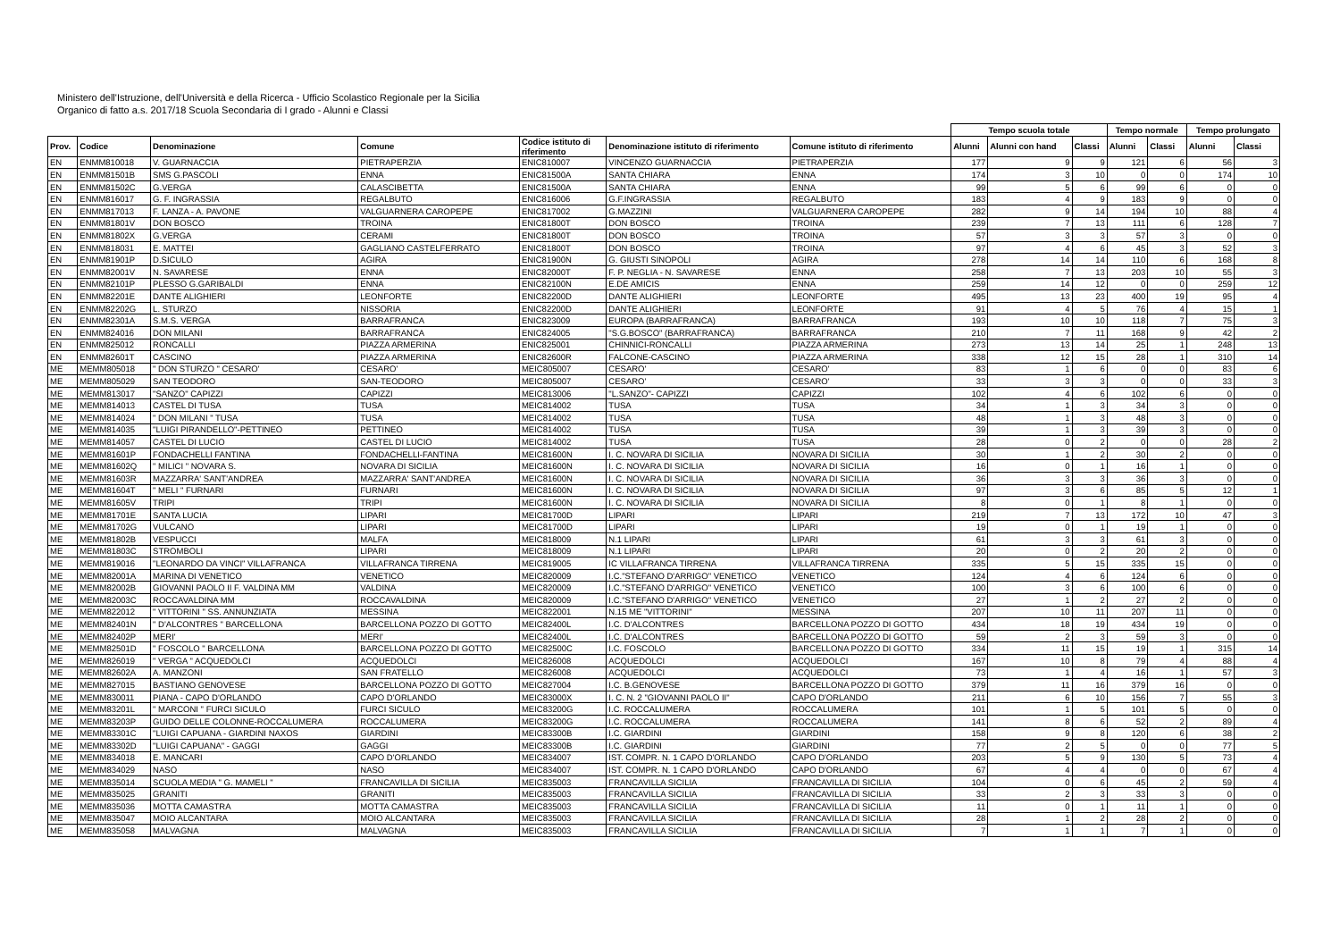Ministero dell'Istruzione, dell'Università e della Ricerca - Ufficio Scolastico Regionale per la Sicilia
Organico di fatto a.s. 2017/18 Scuola Secondaria di I grado - Alunni e Classi
| | | | | | | | Tempo scuola totale | | | Tempo normale | | Tempo prolungato | |
| --- | --- | --- | --- | --- | --- | --- | --- | --- | --- | --- | --- | --- | --- |
| Prov. | Codice | Denominazione | Comune | Codice istituto di riferimento | Denominazione istituto di riferimento | Comune istituto di riferimento | Alunni | Alunni con hand | Classi | Alunni | Classi | Alunni | Classi |
| EN | ENMM810018 | V. GUARNACCIA | PIETRAPERZIA | ENIC810007 | VINCENZO GUARNACCIA | PIETRAPERZIA | 177 | 9 | 9 | 121 | 6 | 56 | 3 |
| EN | ENMM81501B | SMS G.PASCOLI | ENNA | ENIC81500A | SANTA CHIARA | ENNA | 174 | 3 | 10 | 0 | 0 | 174 | 10 |
| EN | ENMM81502C | G.VERGA | CALASCIBETTA | ENIC81500A | SANTA CHIARA | ENNA | 99 | 5 | 6 | 99 | 6 | 0 | 0 |
| EN | ENMM816017 | G. F. INGRASSIA | REGALBUTO | ENIC816006 | G.F.INGRASSIA | REGALBUTO | 183 | 4 | 9 | 183 | 9 | 0 | 0 |
| EN | ENMM817013 | F. LANZA - A. PAVONE | VALGUARNERA CAROPEPE | ENIC817002 | G.MAZZINI | VALGUARNERA CAROPEPE | 282 | 9 | 14 | 194 | 10 | 88 | 4 |
| EN | ENMM81801V | DON BOSCO | TROINA | ENIC81800T | DON BOSCO | TROINA | 239 | 7 | 13 | 111 | 6 | 128 | 7 |
| EN | ENMM81802X | G.VERGA | CERAMI | ENIC81800T | DON BOSCO | TROINA | 57 | 3 | 3 | 57 | 3 | 0 | 0 |
| EN | ENMM818031 | E. MATTEI | GAGLIANO CASTELFERRATO | ENIC81800T | DON BOSCO | TROINA | 97 | 4 | 6 | 45 | 3 | 52 | 3 |
| EN | ENMM81901P | D.SICULO | AGIRA | ENIC81900N | G. GIUSTI SINOPOLI | AGIRA | 278 | 14 | 14 | 110 | 6 | 168 | 8 |
| EN | ENMM82001V | N. SAVARESE | ENNA | ENIC82000T | F. P. NEGLIA - N. SAVARESE | ENNA | 258 | 7 | 13 | 203 | 10 | 55 | 3 |
| EN | ENMM82101P | PLESSO G.GARIBALDI | ENNA | ENIC82100N | E.DE AMICIS | ENNA | 259 | 14 | 12 | 0 | 0 | 259 | 12 |
| EN | ENMM82201E | DANTE ALIGHIERI | LEONFORTE | ENIC82200D | DANTE ALIGHIERI | LEONFORTE | 495 | 13 | 23 | 400 | 19 | 95 | 4 |
| EN | ENMM82202G | L. STURZO | NISSORIA | ENIC82200D | DANTE ALIGHIERI | LEONFORTE | 91 | 4 | 5 | 76 | 4 | 15 | 1 |
| EN | ENMM82301A | S.M.S. VERGA | BARRAFRANCA | ENIC823009 | EUROPA (BARRAFRANCA) | BARRAFRANCA | 193 | 10 | 10 | 118 | 7 | 75 | 3 |
| EN | ENMM824016 | DON MILANI | BARRAFRANCA | ENIC824005 | "S.G.BOSCO" (BARRAFRANCA) | BARRAFRANCA | 210 | 7 | 11 | 168 | 9 | 42 | 2 |
| EN | ENMM825012 | RONCALLI | PIAZZA ARMERINA | ENIC825001 | CHINNICI-RONCALLI | PIAZZA ARMERINA | 273 | 13 | 14 | 25 | 1 | 248 | 13 |
| EN | ENMM82601T | CASCINO | PIAZZA ARMERINA | ENIC82600R | FALCONE-CASCINO | PIAZZA ARMERINA | 338 | 12 | 15 | 28 | 1 | 310 | 14 |
| ME | MEMM805018 | " DON STURZO " CESARO' | CESARO' | MEIC805007 | CESARO' | CESARO' | 83 | 1 | 6 | 0 | 0 | 83 | 6 |
| ME | MEMM805029 | SAN TEODORO | SAN-TEODORO | MEIC805007 | CESARO' | CESARO' | 33 | 3 | 3 | 0 | 0 | 33 | 3 |
| ME | MEMM813017 | "SANZO" CAPIZZI | CAPIZZI | MEIC813006 | "L.SANZO"- CAPIZZI | CAPIZZI | 102 | 4 | 6 | 102 | 6 | 0 | 0 |
| ME | MEMM814013 | CASTEL DI TUSA | TUSA | MEIC814002 | TUSA | TUSA | 34 | 1 | 3 | 34 | 3 | 0 | 0 |
| ME | MEMM814024 | " DON MILANI " TUSA | TUSA | MEIC814002 | TUSA | TUSA | 48 | 1 | 3 | 48 | 3 | 0 | 0 |
| ME | MEMM814035 | "LUIGI PIRANDELLO"-PETTINEO | PETTINEO | MEIC814002 | TUSA | TUSA | 39 | 1 | 3 | 39 | 3 | 0 | 0 |
| ME | MEMM814057 | CASTEL DI LUCIO | CASTEL DI LUCIO | MEIC814002 | TUSA | TUSA | 28 | 0 | 2 | 0 | 0 | 28 | 2 |
| ME | MEMM81601P | FONDACHELLI FANTINA | FONDACHELLI-FANTINA | MEIC81600N | I. C. NOVARA DI SICILIA | NOVARA DI SICILIA | 30 | 1 | 2 | 30 | 2 | 0 | 0 |
| ME | MEMM81602Q | " MILICI " NOVARA S. | NOVARA DI SICILIA | MEIC81600N | I. C. NOVARA DI SICILIA | NOVARA DI SICILIA | 16 | 0 | 1 | 16 | 1 | 0 | 0 |
| ME | MEMM81603R | MAZZARRA' SANT'ANDREA | MAZZARRA' SANT'ANDREA | MEIC81600N | I. C. NOVARA DI SICILIA | NOVARA DI SICILIA | 36 | 3 | 3 | 36 | 3 | 0 | 0 |
| ME | MEMM81604T | " MELI " FURNARI | FURNARI | MEIC81600N | I. C. NOVARA DI SICILIA | NOVARA DI SICILIA | 97 | 3 | 6 | 85 | 5 | 12 | 1 |
| ME | MEMM81605V | TRIPI | TRIPI | MEIC81600N | I. C. NOVARA DI SICILIA | NOVARA DI SICILIA | 8 | 0 | 1 | 8 | 1 | 0 | 0 |
| ME | MEMM81701E | SANTA LUCIA | LIPARI | MEIC81700D | LIPARI | LIPARI | 219 | 7 | 13 | 172 | 10 | 47 | 3 |
| ME | MEMM81702G | VULCANO | LIPARI | MEIC81700D | LIPARI | LIPARI | 19 | 0 | 1 | 19 | 1 | 0 | 0 |
| ME | MEMM81802B | VESPUCCI | MALFA | MEIC818009 | N.1 LIPARI | LIPARI | 61 | 3 | 3 | 61 | 3 | 0 | 0 |
| ME | MEMM81803C | STROMBOLI | LIPARI | MEIC818009 | N.1 LIPARI | LIPARI | 20 | 0 | 2 | 20 | 2 | 0 | 0 |
| ME | MEMM819016 | "LEONARDO DA VINCI" VILLAFRANCA | VILLAFRANCA TIRRENA | MEIC819005 | IC VILLAFRANCA TIRRENA | VILLAFRANCA TIRRENA | 335 | 5 | 15 | 335 | 15 | 0 | 0 |
| ME | MEMM82001A | MARINA DI VENETICO | VENETICO | MEIC820009 | I.C."STEFANO D'ARRIGO" VENETICO | VENETICO | 124 | 4 | 6 | 124 | 6 | 0 | 0 |
| ME | MEMM82002B | GIOVANNI PAOLO II F. VALDINA MM | VALDINA | MEIC820009 | I.C."STEFANO D'ARRIGO" VENETICO | VENETICO | 100 | 3 | 6 | 100 | 6 | 0 | 0 |
| ME | MEMM82003C | ROCCAVALDINA MM | ROCCAVALDINA | MEIC820009 | I.C."STEFANO D'ARRIGO" VENETICO | VENETICO | 27 | 1 | 2 | 27 | 2 | 0 | 0 |
| ME | MEMM822012 | " VITTORINI " SS. ANNUNZIATA | MESSINA | MEIC822001 | N.15 ME "VITTORINI" | MESSINA | 207 | 10 | 11 | 207 | 11 | 0 | 0 |
| ME | MEMM82401N | " D'ALCONTRES " BARCELLONA | BARCELLONA POZZO DI GOTTO | MEIC82400L | I.C. D'ALCONTRES | BARCELLONA POZZO DI GOTTO | 434 | 18 | 19 | 434 | 19 | 0 | 0 |
| ME | MEMM82402P | MERI' | MERI' | MEIC82400L | I.C. D'ALCONTRES | BARCELLONA POZZO DI GOTTO | 59 | 2 | 3 | 59 | 3 | 0 | 0 |
| ME | MEMM82501D | " FOSCOLO " BARCELLONA | BARCELLONA POZZO DI GOTTO | MEIC82500C | I.C. FOSCOLO | BARCELLONA POZZO DI GOTTO | 334 | 11 | 15 | 19 | 1 | 315 | 14 |
| ME | MEMM826019 | " VERGA " ACQUEDOLCI | ACQUEDOLCI | MEIC826008 | ACQUEDOLCI | ACQUEDOLCI | 167 | 10 | 8 | 79 | 4 | 88 | 4 |
| ME | MEMM82602A | A. MANZONI | SAN FRATELLO | MEIC826008 | ACQUEDOLCI | ACQUEDOLCI | 73 | 1 | 4 | 16 | 1 | 57 | 3 |
| ME | MEMM827015 | BASTIANO GENOVESE | BARCELLONA POZZO DI GOTTO | MEIC827004 | I.C. B.GENOVESE | BARCELLONA POZZO DI GOTTO | 379 | 11 | 16 | 379 | 16 | 0 | 0 |
| ME | MEMM830011 | PIANA - CAPO D'ORLANDO | CAPO D'ORLANDO | MEIC83000X | I. C. N. 2 "GIOVANNI PAOLO II" | CAPO D'ORLANDO | 211 | 6 | 10 | 156 | 7 | 55 | 3 |
| ME | MEMM83201L | " MARCONI " FURCI SICULO | FURCI SICULO | MEIC83200G | I.C. ROCCALUMERA | ROCCALUMERA | 101 | 1 | 5 | 101 | 5 | 0 | 0 |
| ME | MEMM83203P | GUIDO DELLE COLONNE-ROCCALUMERA | ROCCALUMERA | MEIC83200G | I.C. ROCCALUMERA | ROCCALUMERA | 141 | 8 | 6 | 52 | 2 | 89 | 4 |
| ME | MEMM83301C | "LUIGI CAPUANA - GIARDINI NAXOS | GIARDINI | MEIC83300B | I.C. GIARDINI | GIARDINI | 158 | 9 | 8 | 120 | 6 | 38 | 2 |
| ME | MEMM83302D | "LUIGI CAPUANA" - GAGGI | GAGGI | MEIC83300B | I.C. GIARDINI | GIARDINI | 77 | 2 | 5 | 0 | 0 | 77 | 5 |
| ME | MEMM834018 | E. MANCARI | CAPO D'ORLANDO | MEIC834007 | IST. COMPR. N. 1 CAPO D'ORLANDO | CAPO D'ORLANDO | 203 | 5 | 9 | 130 | 5 | 73 | 4 |
| ME | MEMM834029 | NASO | NASO | MEIC834007 | IST. COMPR. N. 1 CAPO D'ORLANDO | CAPO D'ORLANDO | 67 | 4 | 4 | 0 | 0 | 67 | 4 |
| ME | MEMM835014 | SCUOLA MEDIA " G. MAMELI " | FRANCAVILLA DI SICILIA | MEIC835003 | FRANCAVILLA SICILIA | FRANCAVILLA DI SICILIA | 104 | 0 | 6 | 45 | 2 | 59 | 4 |
| ME | MEMM835025 | GRANITI | GRANITI | MEIC835003 | FRANCAVILLA SICILIA | FRANCAVILLA DI SICILIA | 33 | 2 | 3 | 33 | 3 | 0 | 0 |
| ME | MEMM835036 | MOTTA CAMASTRA | MOTTA CAMASTRA | MEIC835003 | FRANCAVILLA SICILIA | FRANCAVILLA DI SICILIA | 11 | 0 | 1 | 11 | 1 | 0 | 0 |
| ME | MEMM835047 | MOIO ALCANTARA | MOIO ALCANTARA | MEIC835003 | FRANCAVILLA SICILIA | FRANCAVILLA DI SICILIA | 28 | 1 | 2 | 28 | 2 | 0 | 0 |
| ME | MEMM835058 | MALVAGNA | MALVAGNA | MEIC835003 | FRANCAVILLA SICILIA | FRANCAVILLA DI SICILIA | 7 | 1 | 1 | 7 | 1 | 0 | 0 |